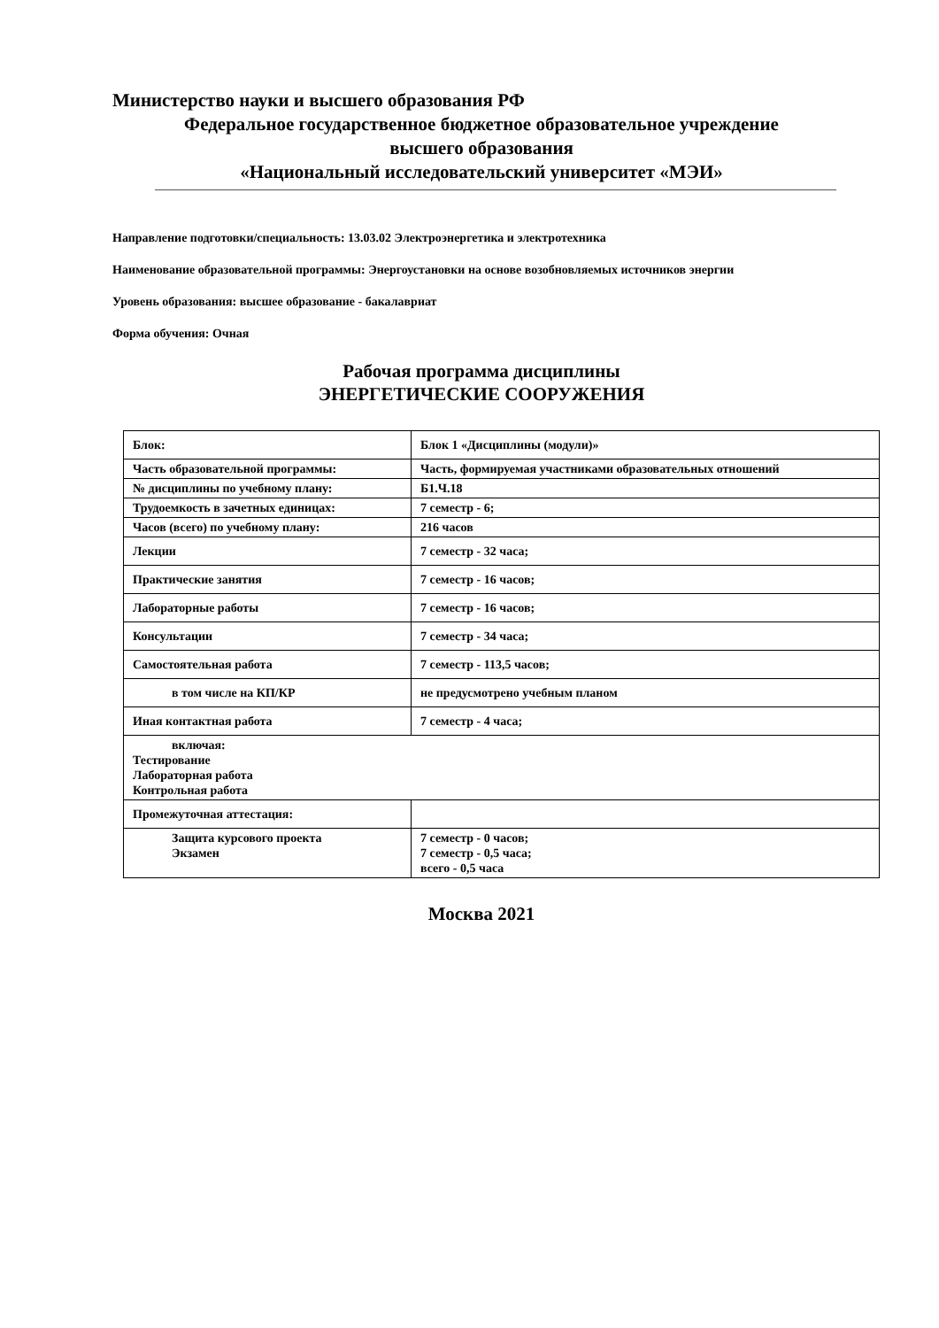Министерство науки и высшего образования РФ
Федеральное государственное бюджетное образовательное учреждение
высшего образования
«Национальный исследовательский университет «МЭИ»
Направление подготовки/специальность: 13.03.02 Электроэнергетика и электротехника
Наименование образовательной программы: Энергоустановки на основе возобновляемых источников энергии
Уровень образования: высшее образование - бакалавриат
Форма обучения: Очная
Рабочая программа дисциплины
ЭНЕРГЕТИЧЕСКИЕ СООРУЖЕНИЯ
| Блок: | Блок 1 «Дисциплины (модули)» |
| Часть образовательной программы: | Часть, формируемая участниками образовательных отношений |
| № дисциплины по учебному плану: | Б1.Ч.18 |
| Трудоемкость в зачетных единицах: | 7 семестр - 6; |
| Часов (всего) по учебному плану: | 216 часов |
| Лекции | 7 семестр - 32 часа; |
| Практические занятия | 7 семестр - 16 часов; |
| Лабораторные работы | 7 семестр - 16 часов; |
| Консультации | 7 семестр - 34 часа; |
| Самостоятельная работа | 7 семестр - 113,5 часов; |
| в том числе на КП/КР | не предусмотрено учебным планом |
| Иная контактная работа | 7 семестр - 4 часа; |
| включая: Тестирование Лабораторная работа Контрольная работа | |
| Промежуточная аттестация: | |
| Защита курсового проекта Экзамен | 7 семестр - 0 часов; 7 семестр - 0,5 часа; всего - 0,5 часа |
Москва 2021